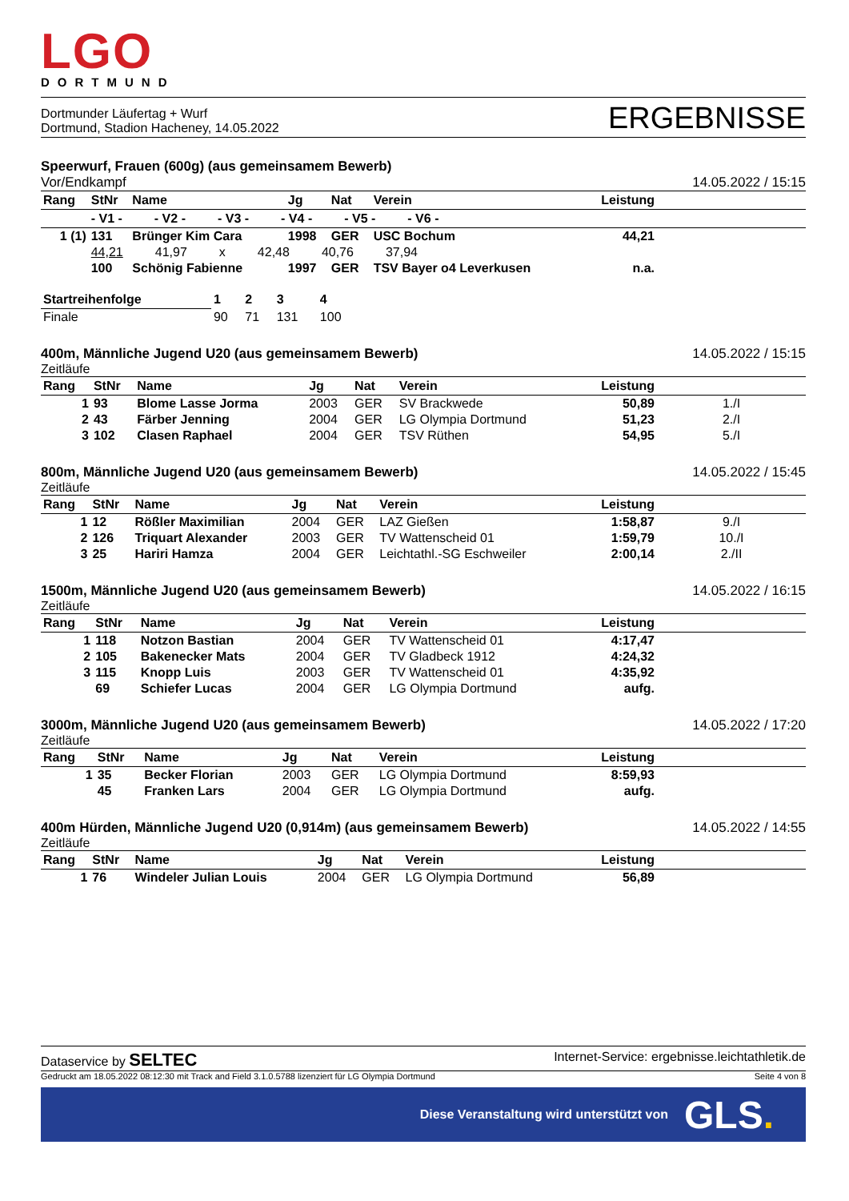LGO
DORTMUND
Dortmunder Läufertag + Wurf
Dortmund, Stadion Hacheney, 14.05.2022
ERGEBNISSE
Speerwurf, Frauen (600g) (aus gemeinsamem Bewerb)
Vor/Endkampf 14.05.2022 / 15:15
| Rang | StNr | Name | | Jg | Nat | Verein | Leistung | |
| --- | --- | --- | --- | --- | --- | --- | --- | --- |
| | - V1 - - V2 - - V3 - - V4 - - V5 - - V6 - | | | | | | | |
| 1 (1) | 131 | Brünger Kim Cara | | 1998 | GER | USC Bochum | 44,21 | |
| | 44,21 41,97 x 42,48 40,76 37,94 | | | | | | | |
| | 100 | Schönig Fabienne | | 1997 | GER | TSV Bayer o4 Leverkusen | n.a. | |
| Startreihenfolge | 1 | 2 | 3 | 4 |
| --- | --- | --- | --- | --- |
| Finale | 90 | 71 | 131 | 100 |
400m, Männliche Jugend U20 (aus gemeinsamem Bewerb) 14.05.2022 / 15:15
Zeitläufe
| Rang | StNr | Name | Jg | Nat | Verein | Leistung | |
| --- | --- | --- | --- | --- | --- | --- | --- |
| 1 | 93 | Blome Lasse Jorma | 2003 | GER | SV Brackwede | 50,89 | 1./I |
| 2 | 43 | Färber Jenning | 2004 | GER | LG Olympia Dortmund | 51,23 | 2./I |
| 3 | 102 | Clasen Raphael | 2004 | GER | TSV Rüthen | 54,95 | 5./I |
800m, Männliche Jugend U20 (aus gemeinsamem Bewerb) 14.05.2022 / 15:45
Zeitläufe
| Rang | StNr | Name | Jg | Nat | Verein | Leistung | |
| --- | --- | --- | --- | --- | --- | --- | --- |
| 1 | 12 | Rößler Maximilian | 2004 | GER | LAZ Gießen | 1:58,87 | 9./I |
| 2 | 126 | Triquart Alexander | 2003 | GER | TV Wattenscheid 01 | 1:59,79 | 10./I |
| 3 | 25 | Hariri Hamza | 2004 | GER | Leichtathl.-SG Eschweiler | 2:00,14 | 2./II |
1500m, Männliche Jugend U20 (aus gemeinsamem Bewerb) 14.05.2022 / 16:15
Zeitläufe
| Rang | StNr | Name | Jg | Nat | Verein | Leistung | |
| --- | --- | --- | --- | --- | --- | --- | --- |
| 1 | 118 | Notzon Bastian | 2004 | GER | TV Wattenscheid 01 | 4:17,47 | |
| 2 | 105 | Bakenecker Mats | 2004 | GER | TV Gladbeck 1912 | 4:24,32 | |
| 3 | 115 | Knopp Luis | 2003 | GER | TV Wattenscheid 01 | 4:35,92 | |
| | 69 | Schiefer Lucas | 2004 | GER | LG Olympia Dortmund | aufg. | |
3000m, Männliche Jugend U20 (aus gemeinsamem Bewerb) 14.05.2022 / 17:20
Zeitläufe
| Rang | StNr | Name | Jg | Nat | Verein | Leistung | |
| --- | --- | --- | --- | --- | --- | --- | --- |
| 1 | 35 | Becker Florian | 2003 | GER | LG Olympia Dortmund | 8:59,93 | |
| | 45 | Franken Lars | 2004 | GER | LG Olympia Dortmund | aufg. | |
400m Hürden, Männliche Jugend U20 (0,914m) (aus gemeinsamem Bewerb) 14.05.2022 / 14:55
Zeitläufe
| Rang | StNr | Name | Jg | Nat | Verein | Leistung | |
| --- | --- | --- | --- | --- | --- | --- | --- |
| 1 | 76 | Windeler Julian Louis | 2004 | GER | LG Olympia Dortmund | 56,89 | |
Dataservice by SELTEC Internet-Service: ergebnisse.leichtathletik.de
Gedruckt am 18.05.2022 08:12:30 mit Track and Field 3.1.0.5788 lizenziert für LG Olympia Dortmund Seite 4 von 8
Diese Veranstaltung wird unterstützt von GLS.